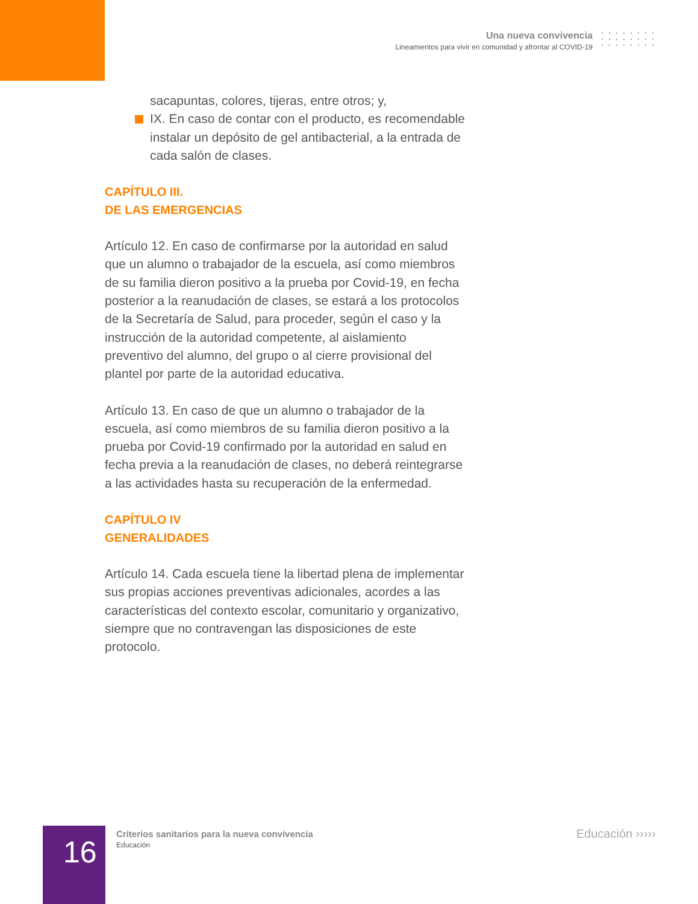Una nueva convivencia
Lineamientos para vivir en comunidad y afrontar al COVID-19
sacapuntas, colores, tijeras, entre otros; y,
IX. En caso de contar con el producto, es recomendable instalar un depósito de gel antibacterial, a la entrada de cada salón de clases.
CAPÍTULO III.
DE LAS EMERGENCIAS
Artículo 12. En caso de confirmarse por la autoridad en salud que un alumno o trabajador de la escuela, así como miembros de su familia dieron positivo a la prueba por Covid-19, en fecha posterior a la reanudación de clases, se estará a los protocolos de la Secretaría de Salud, para proceder, según el caso y la instrucción de la autoridad competente, al aislamiento preventivo del alumno, del grupo o al cierre provisional del plantel por parte de la autoridad educativa.
Artículo 13. En caso de que un alumno o trabajador de la escuela, así como miembros de su familia dieron positivo a la prueba por Covid-19 confirmado por la autoridad en salud en fecha previa a la reanudación de clases, no deberá reintegrarse a las actividades hasta su recuperación de la enfermedad.
CAPÍTULO IV
GENERALIDADES
Artículo 14. Cada escuela tiene la libertad plena de implementar sus propias acciones preventivas adicionales, acordes a las características del contexto escolar, comunitario y organizativo, siempre que no contravengan las disposiciones de este protocolo.
16
Criterios sanitarios para la nueva convivencia
Educación
Educación ›››››